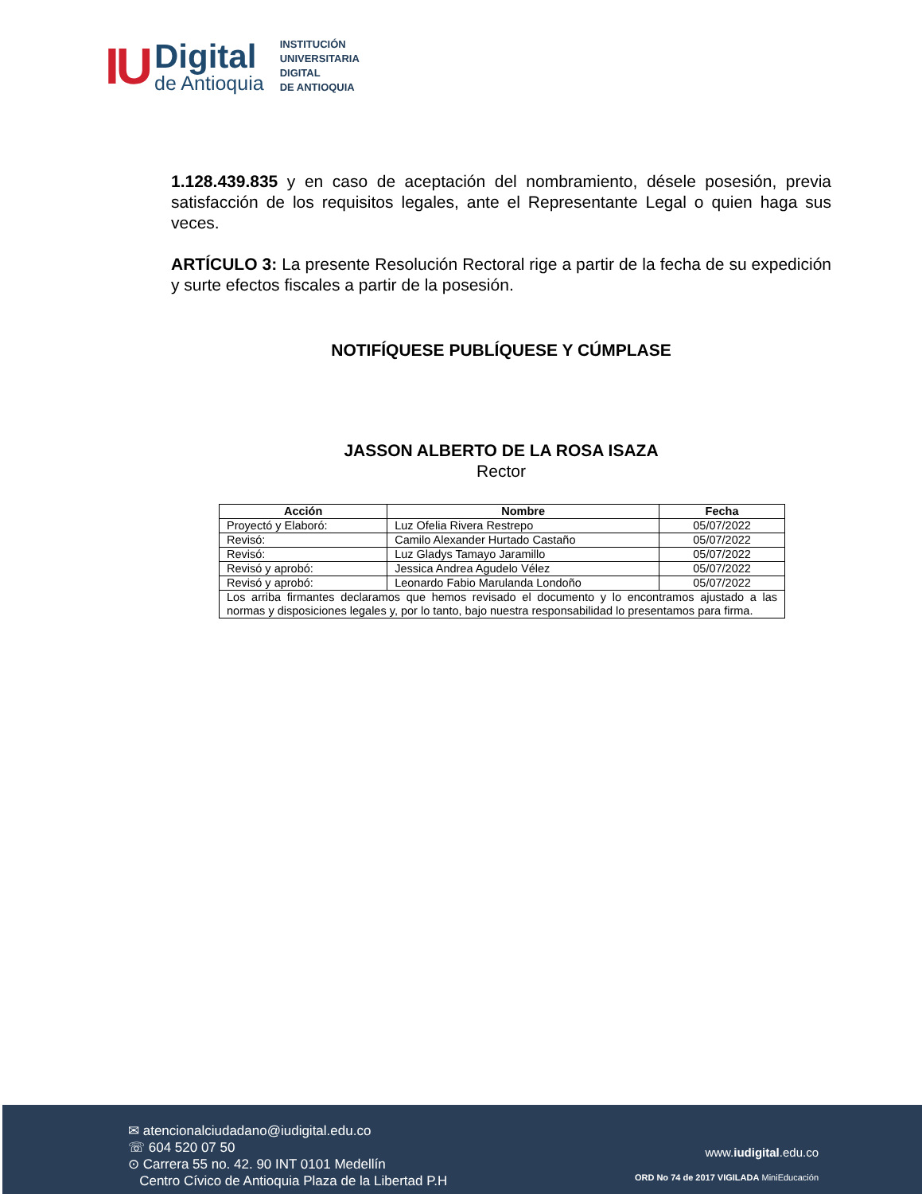IU
Digital
de Antioquia
INSTITUCIÓN
UNIVERSITARIA
DIGITAL
DE ANTIOQUIA
1.128.439.835 y en caso de aceptación del nombramiento, désele posesión, previa satisfacción de los requisitos legales, ante el Representante Legal o quien haga sus veces.
ARTÍCULO 3: La presente Resolución Rectoral rige a partir de la fecha de su expedición y surte efectos fiscales a partir de la posesión.
NOTIFÍQUESE PUBLÍQUESE Y CÚMPLASE
JASSON ALBERTO DE LA ROSA ISAZA
Rector
| Acción | Nombre | Fecha |
| --- | --- | --- |
| Proyectó y Elaboró: | Luz Ofelia Rivera Restrepo | 05/07/2022 |
| Revisó: | Camilo Alexander Hurtado Castaño | 05/07/2022 |
| Revisó: | Luz Gladys Tamayo Jaramillo | 05/07/2022 |
| Revisó y aprobó: | Jessica Andrea Agudelo Vélez | 05/07/2022 |
| Revisó y aprobó: | Leonardo Fabio Marulanda Londoño | 05/07/2022 |
| Los arriba firmantes declaramos que hemos revisado el documento y lo encontramos ajustado a las normas y disposiciones legales y, por lo tanto, bajo nuestra responsabilidad lo presentamos para firma. | | |
✉ atencionalciudadano@iudigital.edu.co
☏ 604 520 07 50
⊙ Carrera 55 no. 42. 90 INT 0101 Medellín
Centro Cívico de Antioquia Plaza de la Libertad P.H
www.iudigital.edu.co
ORD No 74 de 2017 VIGILADA MiniEducación